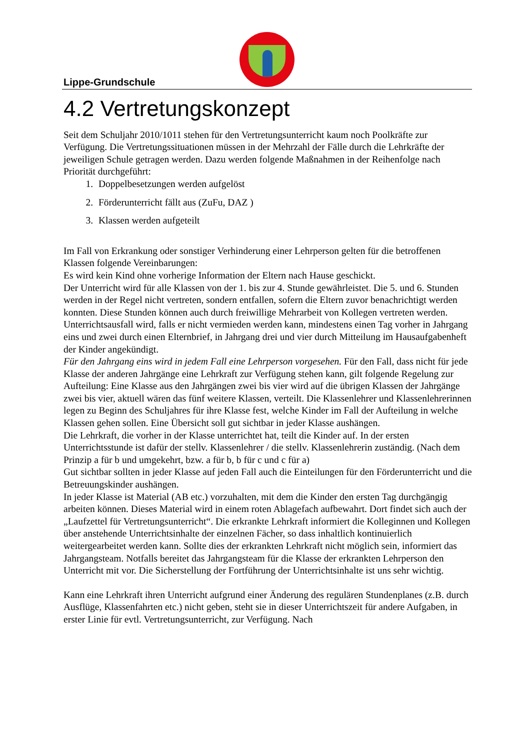Lippe-Grundschule
4.2 Vertretungskonzept
Seit dem Schuljahr 2010/1011 stehen für den Vertretungsunterricht kaum noch Poolkräfte zur Verfügung. Die Vertretungssituationen müssen in der Mehrzahl der Fälle durch die Lehrkräfte der jeweiligen Schule getragen werden. Dazu werden folgende Maßnahmen in der Reihenfolge nach Priorität durchgeführt:
1. Doppelbesetzungen werden aufgelöst
2. Förderunterricht fällt aus (ZuFu, DAZ )
3. Klassen werden aufgeteilt
Im Fall von Erkrankung oder sonstiger Verhinderung einer Lehrperson gelten für die betroffenen Klassen folgende Vereinbarungen:
Es wird kein Kind ohne vorherige Information der Eltern nach Hause geschickt.
Der Unterricht wird für alle Klassen von der 1. bis zur 4. Stunde gewährleistet. Die 5. und 6. Stunden werden in der Regel nicht vertreten, sondern entfallen, sofern die Eltern zuvor benachrichtigt werden konnten. Diese Stunden können auch durch freiwillige Mehrarbeit von Kollegen vertreten werden.
Unterrichtsausfall wird, falls er nicht vermieden werden kann, mindestens einen Tag vorher in Jahrgang eins und zwei durch einen Elternbrief, in Jahrgang drei und vier durch Mitteilung im Hausaufgabenheft der Kinder angekündigt.
Für den Jahrgang eins wird in jedem Fall eine Lehrperson vorgesehen. Für den Fall, dass nicht für jede Klasse der anderen Jahrgänge eine Lehrkraft zur Verfügung stehen kann, gilt folgende Regelung zur Aufteilung: Eine Klasse aus den Jahrgängen zwei bis vier wird auf die übrigen Klassen der Jahrgänge zwei bis vier, aktuell wären das fünf weitere Klassen, verteilt. Die Klassenlehrer und Klassenlehrerinnen legen zu Beginn des Schuljahres für ihre Klasse fest, welche Kinder im Fall der Aufteilung in welche Klassen gehen sollen. Eine Übersicht soll gut sichtbar in jeder Klasse aushängen.
Die Lehrkraft, die vorher in der Klasse unterrichtet hat, teilt die Kinder auf. In der ersten Unterrichtsstunde ist dafür der stellv. Klassenlehrer / die stellv. Klassenlehrerin zuständig. (Nach dem Prinzip a für b und umgekehrt, bzw. a für b, b für c und c für a)
Gut sichtbar sollten in jeder Klasse auf jeden Fall auch die Einteilungen für den Förderunterricht und die Betreuungskinder aushängen.
In jeder Klasse ist Material (AB etc.) vorzuhalten, mit dem die Kinder den ersten Tag durchgängig arbeiten können. Dieses Material wird in einem roten Ablagefach aufbewahrt. Dort findet sich auch der „Laufzettel für Vertretungsunterricht“. Die erkrankte Lehrkraft informiert die Kolleginnen und Kollegen über anstehende Unterrichtsinhalte der einzelnen Fächer, so dass inhaltlich kontinuierlich weitergearbeitet werden kann. Sollte dies der erkrankten Lehrkraft nicht möglich sein, informiert das Jahrgangsteam. Notfalls bereitet das Jahrgangsteam für die Klasse der erkrankten Lehrperson den Unterricht mit vor. Die Sicherstellung der Fortführung der Unterrichtsinhalte ist uns sehr wichtig.
Kann eine Lehrkraft ihren Unterricht aufgrund einer Änderung des regulären Stundenplanes (z.B. durch Ausflüge, Klassenfahrten etc.) nicht geben, steht sie in dieser Unterrichtszeit für andere Aufgaben, in erster Linie für evtl. Vertretungsunterricht, zur Verfügung. Nach